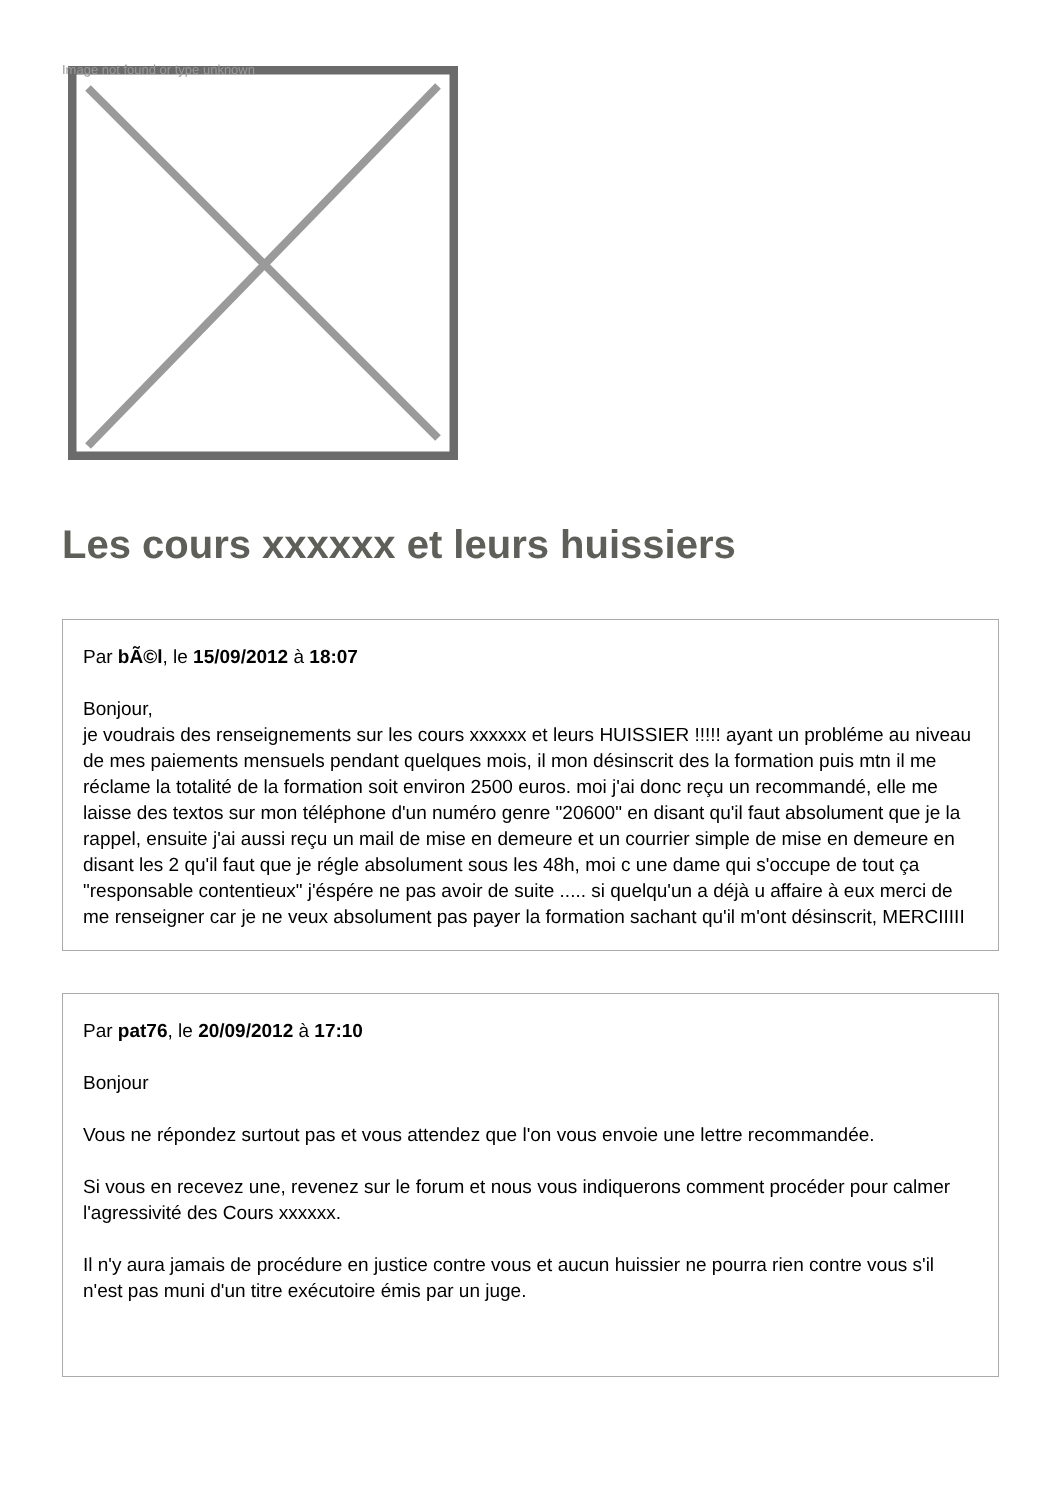Image not found or type unknown
Les cours xxxxxx et leurs huissiers
Par bÃ©l, le 15/09/2012 à 18:07
Bonjour,
je voudrais des renseignements sur les cours xxxxxx et leurs HUISSIER !!!!! ayant un probléme au niveau de mes paiements mensuels pendant quelques mois, il mon désinscrit des la formation puis mtn il me réclame la totalité de la formation soit environ 2500 euros. moi j'ai donc reçu un recommandé, elle me laisse des textos sur mon téléphone d'un numéro genre "20600" en disant qu'il faut absolument que je la rappel, ensuite j'ai aussi reçu un mail de mise en demeure et un courrier simple de mise en demeure en disant les 2 qu'il faut que je régle absolument sous les 48h, moi c une dame qui s'occupe de tout ça "responsable contentieux" j'éspére ne pas avoir de suite ..... si quelqu'un a déjà u affaire à eux merci de me renseigner car je ne veux absolument pas payer la formation sachant qu'il m'ont désinscrit, MERCIIIII
Par pat76, le 20/09/2012 à 17:10
Bonjour
Vous ne répondez surtout pas et vous attendez que l'on vous envoie une lettre recommandée.
Si vous en recevez une, revenez sur le forum et nous vous indiquerons comment procéder pour calmer l'agressivité des Cours xxxxxx.
Il n'y aura jamais de procédure en justice contre vous et aucun huissier ne pourra rien contre vous s'il n'est pas muni d'un titre exécutoire émis par un juge.